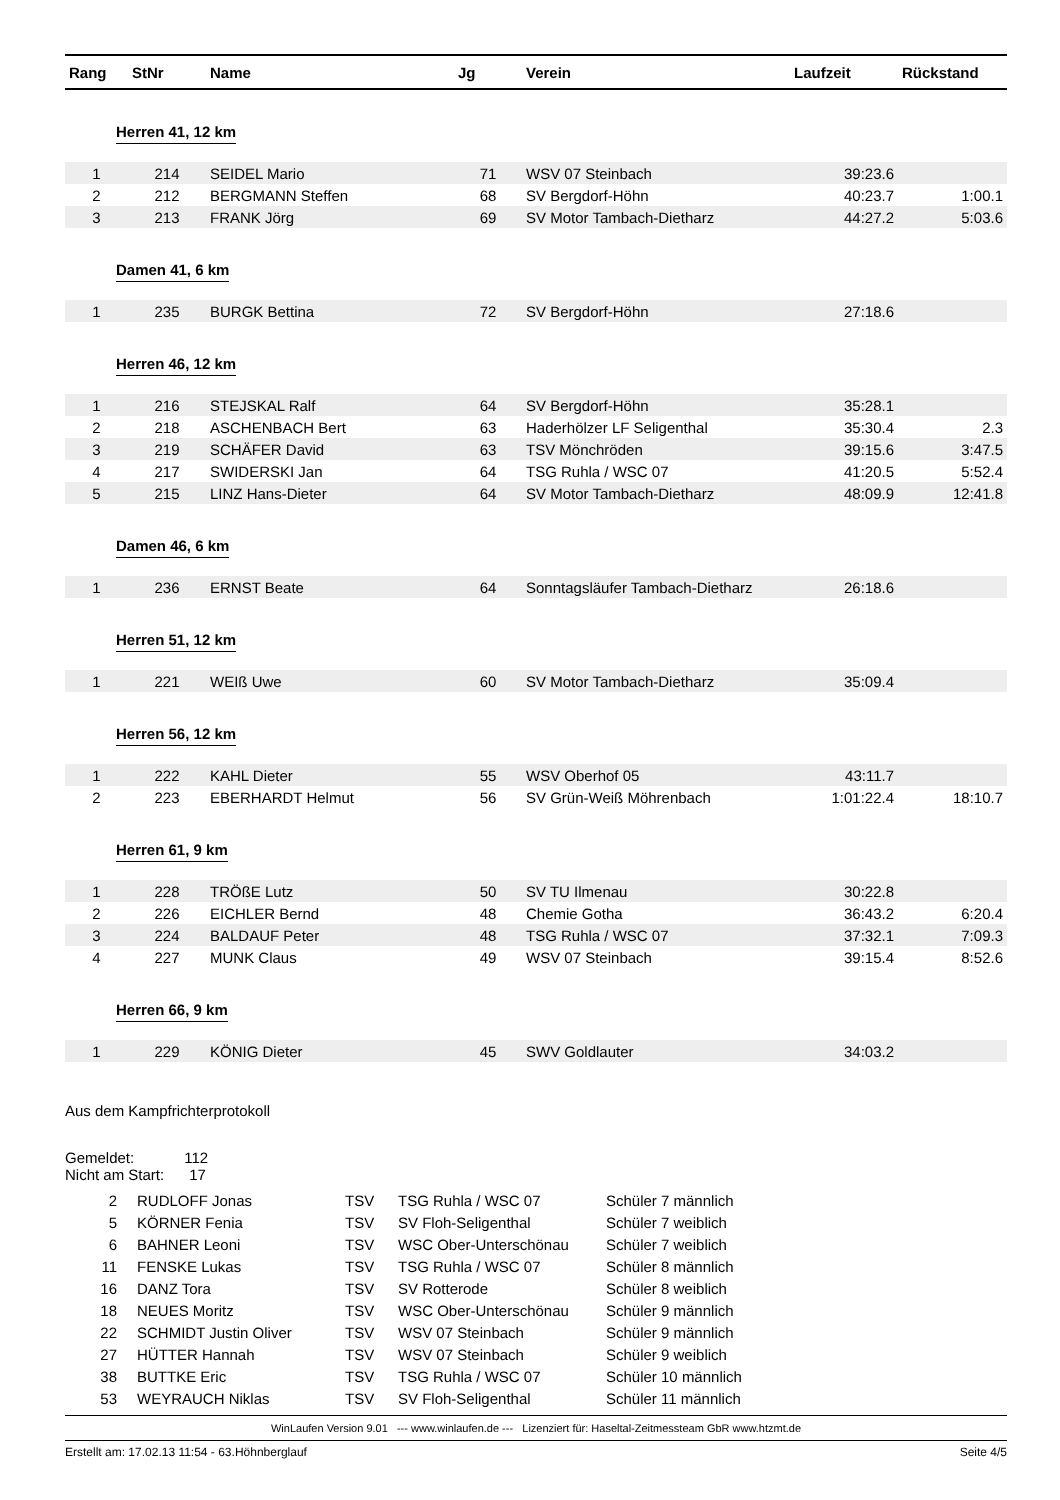| Rang | StNr | Name | Jg | Verein | Laufzeit | Rückstand |
| --- | --- | --- | --- | --- | --- | --- |
| Herren 41, 12 km | | | | | | |
| 1 | 214 | SEIDEL Mario | 71 | WSV 07 Steinbach | 39:23.6 | |
| 2 | 212 | BERGMANN Steffen | 68 | SV Bergdorf-Höhn | 40:23.7 | 1:00.1 |
| 3 | 213 | FRANK Jörg | 69 | SV Motor Tambach-Dietharz | 44:27.2 | 5:03.6 |
| Damen 41, 6 km | | | | | | |
| 1 | 235 | BURGK Bettina | 72 | SV Bergdorf-Höhn | 27:18.6 | |
| Herren 46, 12 km | | | | | | |
| 1 | 216 | STEJSKAL Ralf | 64 | SV Bergdorf-Höhn | 35:28.1 | |
| 2 | 218 | ASCHENBACH Bert | 63 | Haderhölzer LF Seligenthal | 35:30.4 | 2.3 |
| 3 | 219 | SCHÄFER David | 63 | TSV Mönchröden | 39:15.6 | 3:47.5 |
| 4 | 217 | SWIDERSKI Jan | 64 | TSG Ruhla / WSC 07 | 41:20.5 | 5:52.4 |
| 5 | 215 | LINZ Hans-Dieter | 64 | SV Motor Tambach-Dietharz | 48:09.9 | 12:41.8 |
| Damen 46, 6 km | | | | | | |
| 1 | 236 | ERNST Beate | 64 | Sonntagsläufer Tambach-Dietharz | 26:18.6 | |
| Herren 51, 12 km | | | | | | |
| 1 | 221 | WEIß Uwe | 60 | SV Motor Tambach-Dietharz | 35:09.4 | |
| Herren 56, 12 km | | | | | | |
| 1 | 222 | KAHL Dieter | 55 | WSV Oberhof 05 | 43:11.7 | |
| 2 | 223 | EBERHARDT Helmut | 56 | SV Grün-Weiß Möhrenbach | 1:01:22.4 | 18:10.7 |
| Herren 61, 9 km | | | | | | |
| 1 | 228 | TRÖßE Lutz | 50 | SV TU Ilmenau | 30:22.8 | |
| 2 | 226 | EICHLER Bernd | 48 | Chemie Gotha | 36:43.2 | 6:20.4 |
| 3 | 224 | BALDAUF Peter | 48 | TSG Ruhla / WSC 07 | 37:32.1 | 7:09.3 |
| 4 | 227 | MUNK Claus | 49 | WSV 07 Steinbach | 39:15.4 | 8:52.6 |
| Herren 66, 9 km | | | | | | |
| 1 | 229 | KÖNIG Dieter | 45 | SWV Goldlauter | 34:03.2 | |
Aus dem Kampfrichterprotokoll
Gemeldet: 112
Nicht am Start: 17
| 2 | RUDLOFF Jonas | TSV | TSG Ruhla / WSC 07 | Schüler 7 männlich |
| 5 | KÖRNER Fenia | TSV | SV Floh-Seligenthal | Schüler 7 weiblich |
| 6 | BAHNER Leoni | TSV | WSC Ober-Unterschönau | Schüler 7 weiblich |
| 11 | FENSKE Lukas | TSV | TSG Ruhla / WSC 07 | Schüler 8 männlich |
| 16 | DANZ Tora | TSV | SV Rotterode | Schüler 8 weiblich |
| 18 | NEUES Moritz | TSV | WSC Ober-Unterschönau | Schüler 9 männlich |
| 22 | SCHMIDT Justin Oliver | TSV | WSV 07 Steinbach | Schüler 9 männlich |
| 27 | HÜTTER Hannah | TSV | WSV 07 Steinbach | Schüler 9 weiblich |
| 38 | BUTTKE Eric | TSV | TSG Ruhla / WSC 07 | Schüler 10 männlich |
| 53 | WEYRAUCH Niklas | TSV | SV Floh-Seligenthal | Schüler 11 männlich |
WinLaufen Version 9.01 --- www.winlaufen.de --- Lizenziert für: Haseltal-Zeitmessteam GbR www.htzmt.de
Erstellt am: 17.02.13 11:54 - 63.Höhnberglauf Seite 4/5